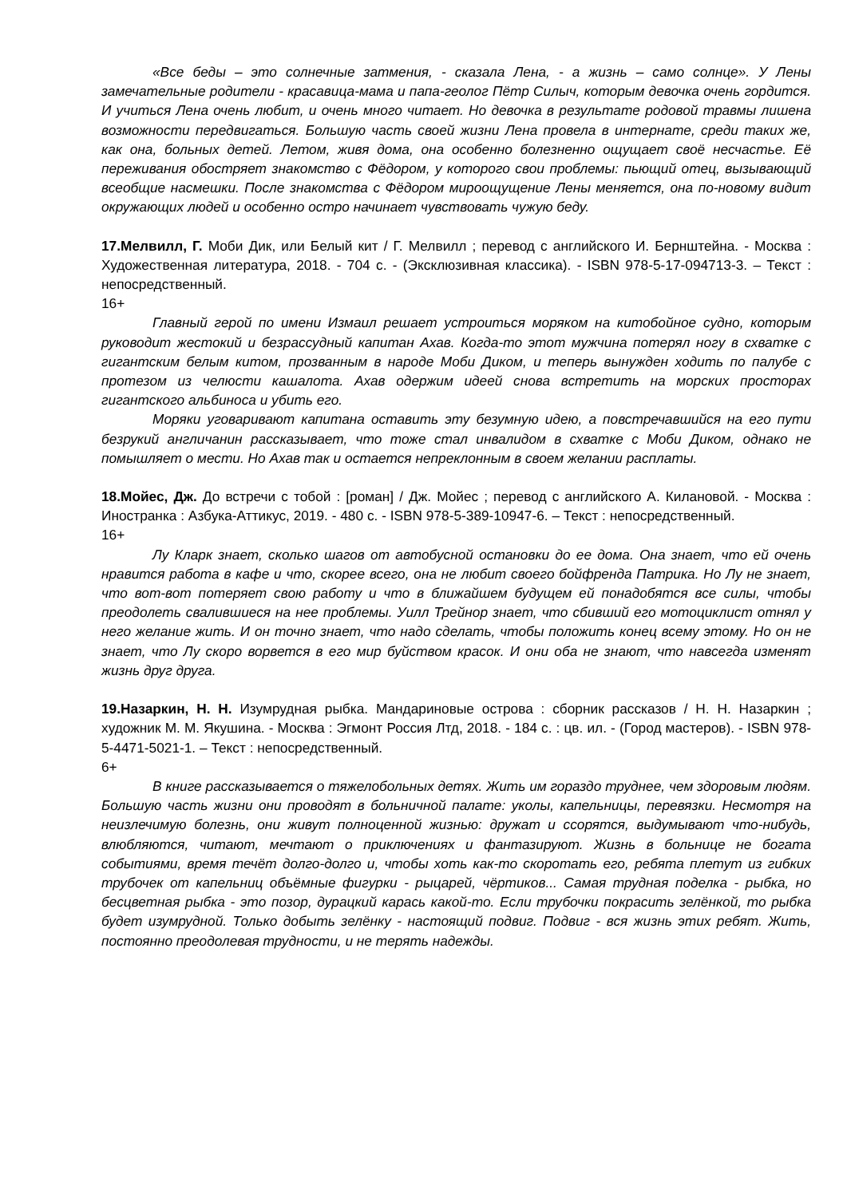«Все беды – это солнечные затмения, - сказала Лена, - а жизнь – само солнце». У Лены замечательные родители - красавица-мама и папа-геолог Пётр Силыч, которым девочка очень гордится. И учиться Лена очень любит, и очень много читает. Но девочка в результате родовой травмы лишена возможности передвигаться. Большую часть своей жизни Лена провела в интернате, среди таких же, как она, больных детей. Летом, живя дома, она особенно болезненно ощущает своё несчастье. Её переживания обостряет знакомство с Фёдором, у которого свои проблемы: пьющий отец, вызывающий всеобщие насмешки. После знакомства с Фёдором мироощущение Лены меняется, она по-новому видит окружающих людей и особенно остро начинает чувствовать чужую беду.
17.Мелвилл, Г. Моби Дик, или Белый кит / Г. Мелвилл ; перевод с английского И. Бернштейна. - Москва : Художественная литература, 2018. - 704 с. - (Эксклюзивная классика). - ISBN 978-5-17-094713-3. – Текст : непосредственный.
16+
Главный герой по имени Измаил решает устроиться моряком на китобойное судно, которым руководит жестокий и безрассудный капитан Ахав. Когда-то этот мужчина потерял ногу в схватке с гигантским белым китом, прозванным в народе Моби Диком, и теперь вынужден ходить по палубе с протезом из челюсти кашалота. Ахав одержим идеей снова встретить на морских просторах гигантского альбиноса и убить его.
Моряки уговаривают капитана оставить эту безумную идею, а повстречавшийся на его пути безрукий англичанин рассказывает, что тоже стал инвалидом в схватке с Моби Диком, однако не помышляет о мести. Но Ахав так и остается непреклонным в своем желании расплаты.
18.Мойес, Дж. До встречи с тобой : [роман] / Дж. Мойес ; перевод с английского А. Килановой. - Москва : Иностранка : Азбука-Аттикус, 2019. - 480 с. - ISBN 978-5-389-10947-6. – Текст : непосредственный.
16+
Лу Кларк знает, сколько шагов от автобусной остановки до ее дома. Она знает, что ей очень нравится работа в кафе и что, скорее всего, она не любит своего бойфренда Патрика. Но Лу не знает, что вот-вот потеряет свою работу и что в ближайшем будущем ей понадобятся все силы, чтобы преодолеть свалившиеся на нее проблемы. Уилл Трейнор знает, что сбивший его мотоциклист отнял у него желание жить. И он точно знает, что надо сделать, чтобы положить конец всему этому. Но он не знает, что Лу скоро ворвется в его мир буйством красок. И они оба не знают, что навсегда изменят жизнь друг друга.
19.Назаркин, Н. Н. Изумрудная рыбка. Мандариновые острова : сборник рассказов / Н. Н. Назаркин ; художник М. М. Якушина. - Москва : Эгмонт Россия Лтд, 2018. - 184 с. : цв. ил. - (Город мастеров). - ISBN 978-5-4471-5021-1. – Текст : непосредственный.
6+
В книге рассказывается о тяжелобольных детях. Жить им гораздо труднее, чем здоровым людям. Большую часть жизни они проводят в больничной палате: уколы, капельницы, перевязки. Несмотря на неизлечимую болезнь, они живут полноценной жизнью: дружат и ссорятся, выдумывают что-нибудь, влюбляются, читают, мечтают о приключениях и фантазируют. Жизнь в больнице не богата событиями, время течёт долго-долго и, чтобы хоть как-то скоротать его, ребята плетут из гибких трубочек от капельниц объёмные фигурки - рыцарей, чёртиков... Самая трудная поделка - рыбка, но бесцветная рыбка - это позор, дурацкий карась какой-то. Если трубочки покрасить зелёнкой, то рыбка будет изумрудной. Только добыть зелёнку - настоящий подвиг. Подвиг - вся жизнь этих ребят. Жить, постоянно преодолевая трудности, и не терять надежды.